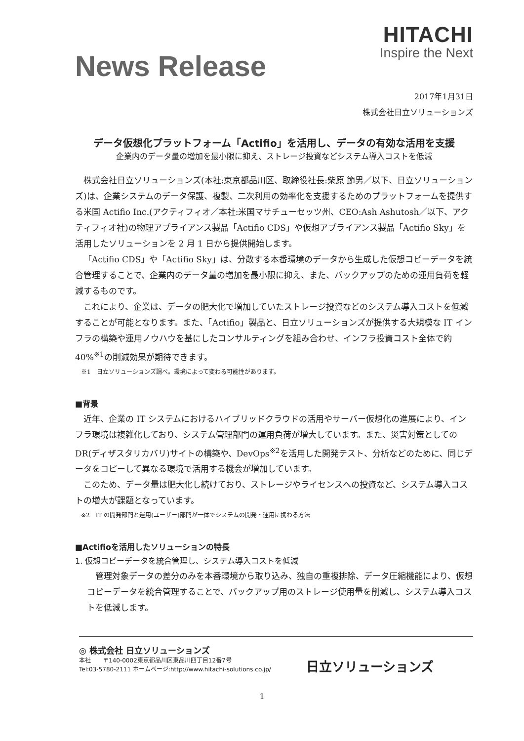News Release
HITACHI
Inspire the Next
2017年1月31日
株式会社日立ソリューションズ
データ仮想化プラットフォーム「Actifio」を活用し、データの有効な活用を支援
企業内のデータ量の増加を最小限に抑え、ストレージ投資などシステム導入コストを低減
株式会社日立ソリューションズ(本社:東京都品川区、取締役社長:柴原 節男／以下、日立ソリューションズ)は、企業システムのデータ保護、複製、二次利用の効率化を支援するためのプラットフォームを提供する米国 Actifio Inc.(アクティフィオ／本社:米国マサチューセッツ州、CEO:Ash Ashutosh／以下、アクティフィオ社)の物理アプライアンス製品「Actifio CDS」や仮想アプライアンス製品「Actifio Sky」を活用したソリューションを 2 月 1 日から提供開始します。
「Actifio CDS」や「Actifio Sky」は、分散する本番環境のデータから生成した仮想コピーデータを統合管理することで、企業内のデータ量の増加を最小限に抑え、また、バックアップのための運用負荷を軽減するものです。
これにより、企業は、データの肥大化で増加していたストレージ投資などのシステム導入コストを低減することが可能となります。また、「Actifio」製品と、日立ソリューションズが提供する大規模な IT インフラの構築や運用ノウハウを基にしたコンサルティングを組み合わせ、インフラ投資コスト全体で約 40%<sup>※1</sup>の削減効果が期待できます。
※1　日立ソリューションズ調べ。環境によって変わる可能性があります。
■背景
近年、企業の IT システムにおけるハイブリッドクラウドの活用やサーバー仮想化の進展により、インフラ環境は複雑化しており、システム管理部門の運用負荷が増大しています。また、災害対策としての DR(ディザスタリカバリ)サイトの構築や、DevOps<sup>※2</sup>を活用した開発テスト、分析などのために、同じデータをコピーして異なる環境で活用する機会が増加しています。
このため、データ量は肥大化し続けており、ストレージやライセンスへの投資など、システム導入コストの増大が課題となっています。
※2　IT の開発部門と運用(ユーザー)部門が一体でシステムの開発・運用に携わる方法
■Actifioを活用したソリューションの特長
1. 仮想コピーデータを統合管理し、システム導入コストを低減
管理対象データの差分のみを本番環境から取り込み、独自の重複排除、データ圧縮機能により、仮想コピーデータを統合管理することで、バックアップ用のストレージ使用量を削減し、システム導入コストを低減します。
◎ 株式会社 日立ソリューションズ
本社　　〒140-0002東京都品川区東品川四丁目12番7号
Tel:03-5780-2111 ホームページ:http://www.hitachi-solutions.co.jp/
日立ソリューションズ
1